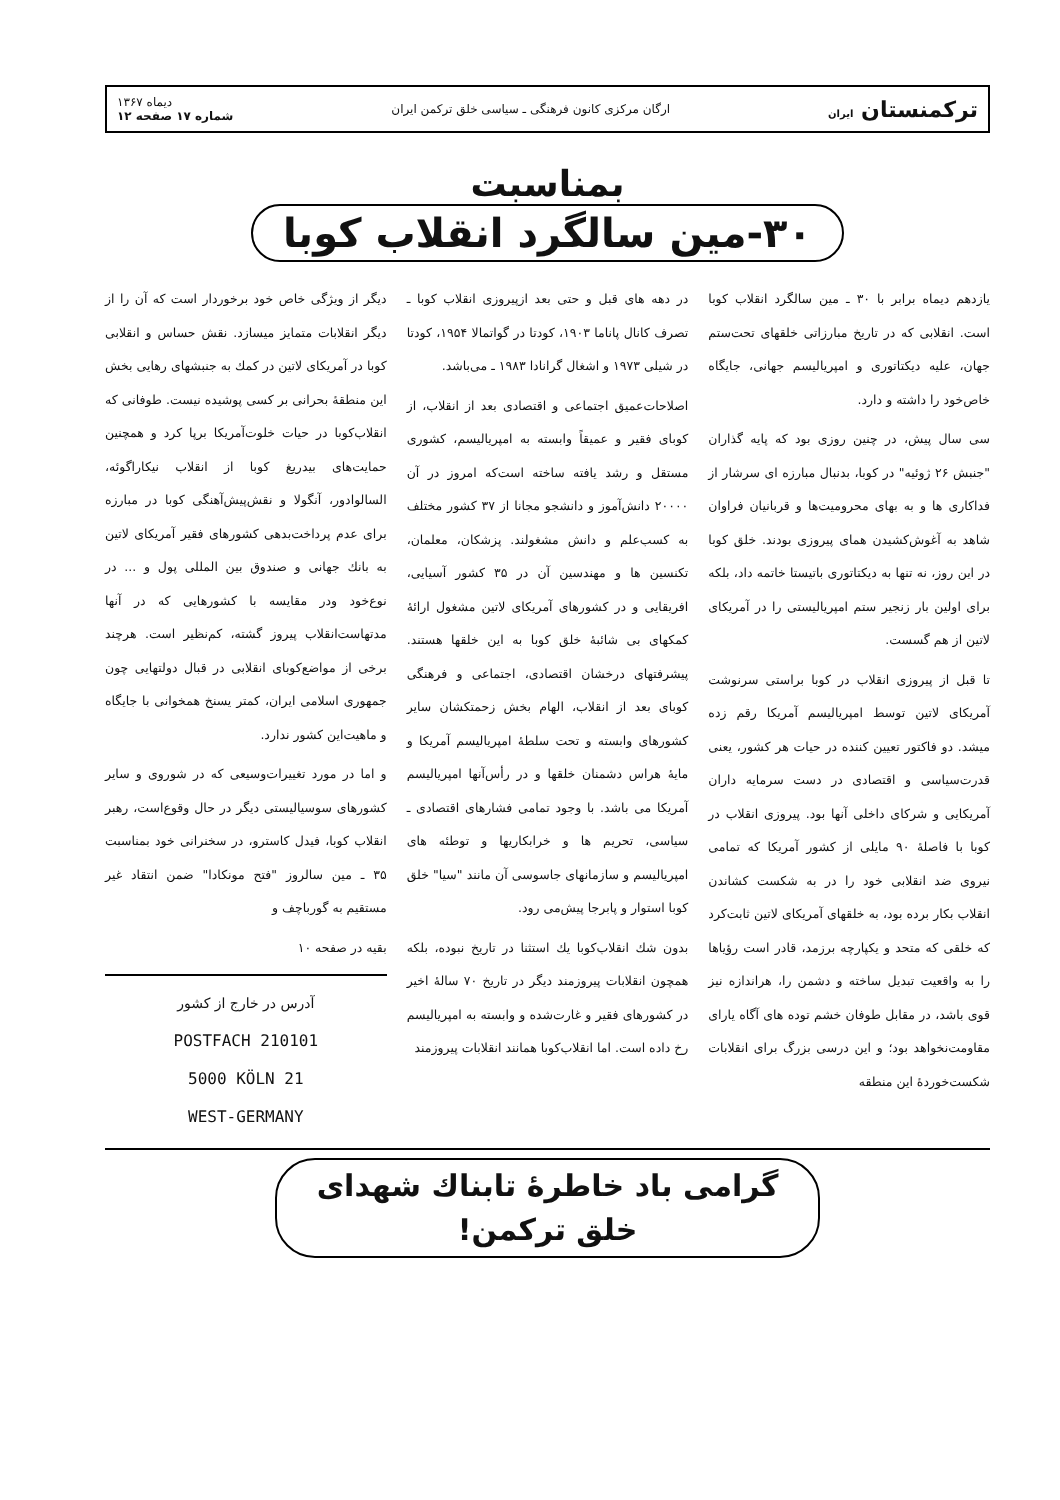ترکمنستان ایران ارگان مرکزی کانون فرهنگی ـ سیاسی خلق ترکمن ایران دیماه ۱۳۶۷
شماره ۱۷ صفحه ۱۲
بمناسبت
۳۰-مین سالگرد انقلاب کوبا
یازدهم دیماه برابر با ۳۰ ـ مین سالگرد انقلاب کوبا است. انقلابی که در تاریخ مبارزاتی خلقهای تحت‌ستم جهان، علیه دیکتاتوری و امپریالیسم جهانی، جایگاه خاص‌خود را داشته و دارد.
سی سال پیش، در چنین روزی بود که پایه گذاران "جنبش ۲۶ ژوئیه" در کوبا، بدنبال مبارزه ای سرشار از فداکاری ها و به بهای محرومیت‌ها و قربانیان فراوان شاهد به آغوش‌کشیدن همای پیروزی بودند. خلق کوبا در این روز، نه تنها به دیکتاتوری باتیستا خاتمه داد، بلکه برای اولین بار زنجیر ستم امپریالیستی را در آمریکای لاتین از هم گسست.
تا قبل از پیروزی انقلاب در کوبا براستی سرنوشت آمریکای لاتین توسط امپریالیسم آمریکا رقم زده میشد. دو فاکتور تعیین کننده در حیات هر کشور، یعنی قدرت‌سیاسی و اقتصادی در دست سرمایه داران آمریکایی و شرکای داخلی آنها بود. پیروزی انقلاب در کوبا با فاصلهٔ ۹۰ مایلی از کشور آمریکا که تمامی نیروی ضد انقلابی خود را در به شکست کشاندن انقلاب بکار برده بود، به خلقهای آمریکای لاتین ثابت‌کرد که خلقی که متحد و یکپارچه برزمد، قادر است رؤیاها را به واقعیت تبدیل ساخته و دشمن را، هراندازه نیز قوی باشد، در مقابل طوفان خشم توده های آگاه یارای مقاومت‌نخواهد بود؛ و این درسی بزرگ برای انقلابات شکست‌خوردهٔ این منطقه
در دهه های قبل و حتی بعد ازپیروزی انقلاب کوبا ـ تصرف کانال پاناما ۱۹۰۳، کودتا در گواتمالا ۱۹۵۴، کودتا در شیلی ۱۹۷۳ و اشغال گرانادا ۱۹۸۳ ـ می‌باشد.
اصلاحات‌عمیق اجتماعی و اقتصادی بعد از انقلاب، از کوبای فقیر و عمیقاً وابسته به امپریالیسم، کشوری مستقل و رشد یافته ساخته است‌که امروز در آن ۲۰۰۰۰ دانش‌آموز و دانشجو مجانا از ۳۷ کشور مختلف به کسب‌علم و دانش مشغولند. پزشکان، معلمان، تکنسین ها و مهندسین آن در ۳۵ کشور آسیایی، افریقایی و در کشورهای آمریکای لاتین مشغول ارائهٔ کمکهای بی شائبهٔ خلق کوبا به این خلقها هستند. پیشرفتهای درخشان اقتصادی، اجتماعی و فرهنگی کوبای بعد از انقلاب، الهام بخش زحمتکشان سایر کشورهای وابسته و تحت سلطهٔ امپریالیسم آمریکا و مایهٔ هراس دشمنان خلقها و در رأس‌آنها امپریالیسم آمریکا می باشد. با وجود تمامی فشارهای اقتصادی ـ سیاسی، تحریم ها و خرابکاریها و توطئه های امپریالیسم و سازمانهای جاسوسی آن مانند "سیا" خلق کوبا استوار و پابرجا پیش‌می رود.
بدون شك انقلاب‌کوبا یك استثنا در تاریخ نبوده، بلکه همچون انقلابات پیروزمند دیگر در تاریخ ۷۰ سالهٔ اخیر در کشورهای فقیر و غارت‌شده و وابسته به امپریالیسم رخ داده است. اما انقلاب‌کوبا همانند انقلابات پیروزمند
دیگر از ویژگی خاص خود برخوردار است که آن را از دیگر انقلابات متمایز میسازد. نقش حساس و انقلابی کوبا در آمریکای لاتین در کمك به جنبشهای رهایی بخش این منطقهٔ بحرانی بر کسی پوشیده نیست. طوفانی که انقلاب‌کوبا در حیات خلوت‌آمریکا برپا کرد و همچنین حمایت‌های بیدریغ کوبا از انقلاب نیکاراگوئه، السالوادور، آنگولا و نقش‌پیش‌آهنگی کوبا در مبارزه برای عدم پرداخت‌بدهی کشورهای فقیر آمریکای لاتین به بانك جهانی و صندوق بین المللی پول و ... در نوع‌خود ودر مقایسه با کشورهایی که در آنها مدتهاست‌انقلاب پیروز گشته، کم‌نظیر است. هرچند برخی از مواضع‌کوبای انقلابی در قبال دولتهایی چون جمهوری اسلامی ایران، کمتر یسنخ همخوانی با جایگاه و ماهیت‌این کشور ندارد.
و اما در مورد تغییرات‌وسیعی که در شوروی و سایر کشورهای سوسیالیستی دیگر در حال وقوع‌است، رهبر انقلاب کوبا، فیدل کاسترو، در سخنرانی خود بمناسبت ۳۵ ـ مین سالروز "فتح مونکادا" ضمن انتقاد غیر مستقیم به گورباچف و
بقیه در صفحه ۱۰
آدرس در خارج از کشور
POSTFACH 210101
5000 KÖLN 21
WEST-GERMANY
گرامی باد خاطرهٔ تابناك شهدای
خلق ترکمن!